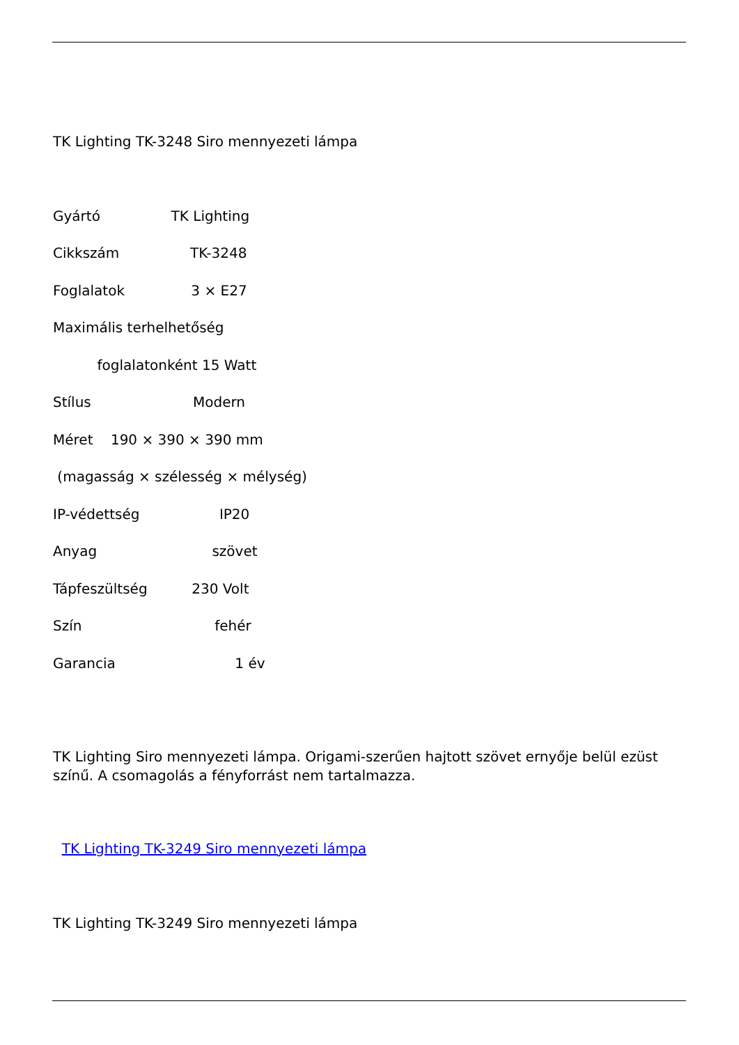TK Lighting TK-3248 Siro mennyezeti lámpa
Gyártó TK Lighting
Cikkszám TK-3248
Foglalatok 3 × E27
Maximális terhelhetőség
foglalatonként 15 Watt
Stílus Modern
Méret 190 × 390 × 390 mm
(magasság × szélesség × mélység)
IP-védettség IP20
Anyag szövet
Tápfeszültség 230 Volt
Szín fehér
Garancia 1 év
TK Lighting Siro mennyezeti lámpa. Origami-szerűen hajtott szövet ernyője belül ezüst színű. A csomagolás a fényforrást nem tartalmazza.
TK Lighting TK-3249 Siro mennyezeti lámpa
TK Lighting TK-3249 Siro mennyezeti lámpa